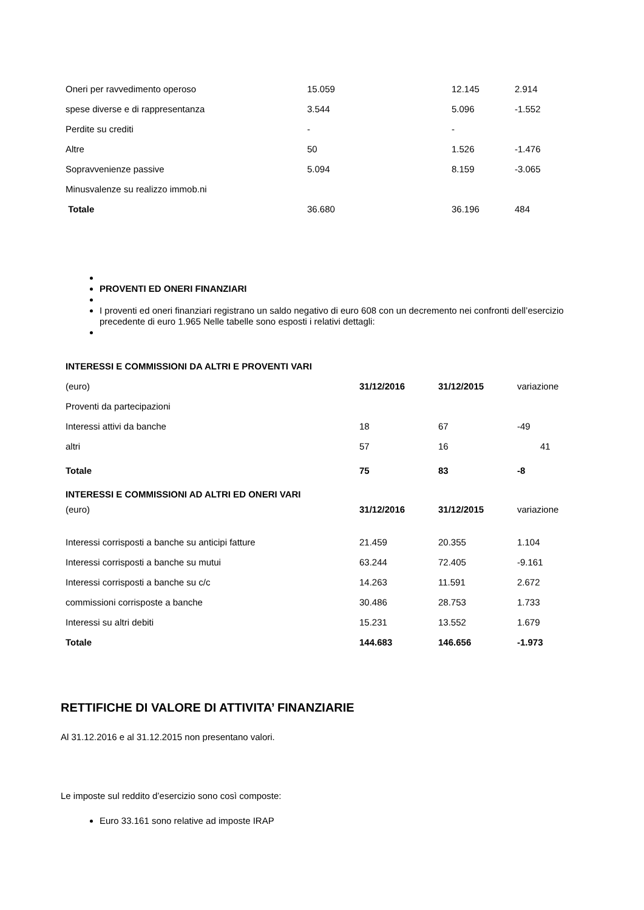| Oneri per ravvedimento operoso | 15.059 | 12.145 | 2.914 |
| spese diverse e di rappresentanza | 3.544 | 5.096 | -1.552 |
| Perdite su crediti | - | - | |
| Altre | 50 | 1.526 | -1.476 |
| Sopravvenienze passive | 5.094 | 8.159 | -3.065 |
| Minusvalenze su realizzo immob.ni | | | |
| Totale | 36.680 | 36.196 | 484 |
PROVENTI ED ONERI FINANZIARI
I proventi ed oneri finanziari registrano un saldo negativo di euro 608 con un decremento nei confronti dell’esercizio precedente di euro 1.965 Nelle tabelle sono esposti i relativi dettagli:
| INTERESSI E COMMISSIONI DA ALTRI E PROVENTI VARI | | | |
| --- | --- | --- | --- |
| (euro) | 31/12/2016 | 31/12/2015 | variazione |
| Proventi da partecipazioni | | | |
| Interessi attivi da banche | 18 | 67 | -49 |
| altri | 57 | 16 | 41 |
| Totale | 75 | 83 | -8 |
| INTERESSI E COMMISSIONI AD ALTRI ED ONERI VARI | | | |
| (euro) | 31/12/2016 | 31/12/2015 | variazione |
| Interessi corrisposti a banche su anticipi fatture | 21.459 | 20.355 | 1.104 |
| Interessi corrisposti a banche su mutui | 63.244 | 72.405 | -9.161 |
| Interessi corrisposti a banche su c/c | 14.263 | 11.591 | 2.672 |
| commissioni corrisposte a banche | 30.486 | 28.753 | 1.733 |
| Interessi su altri debiti | 15.231 | 13.552 | 1.679 |
| Totale | 144.683 | 146.656 | -1.973 |
RETTIFICHE DI VALORE DI ATTIVITA’ FINANZIARIE
Al 31.12.2016 e al 31.12.2015 non presentano valori.
Le imposte sul reddito d’esercizio sono così composte:
Euro 33.161 sono relative ad imposte IRAP